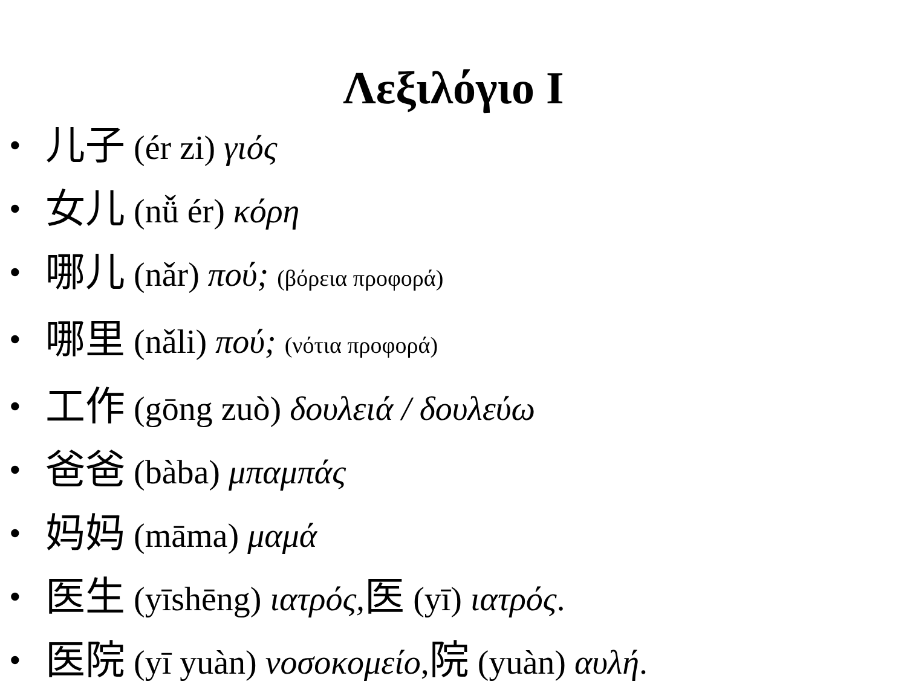Λεξιλόγιο Ι
• 儿子 (ér zi) γιός
• 女儿 (nǚ ér) κόρη
• 哪儿 (nǎr) πού; (βόρεια προφορά)
• 哪里 (nǎli) πού; (νότια προφορά)
• 工作 (gōng zuò) δουλειά / δουλεύω
• 爸爸 (bàba) μπαμπάς
• 妈妈 (māma) μαμά
• 医生 (yīshēng) ιατρός, 医 (yī) ιατρός.
• 医院 (yī yuàn) νοσοκομείο,院 (yuàn) αυλή.